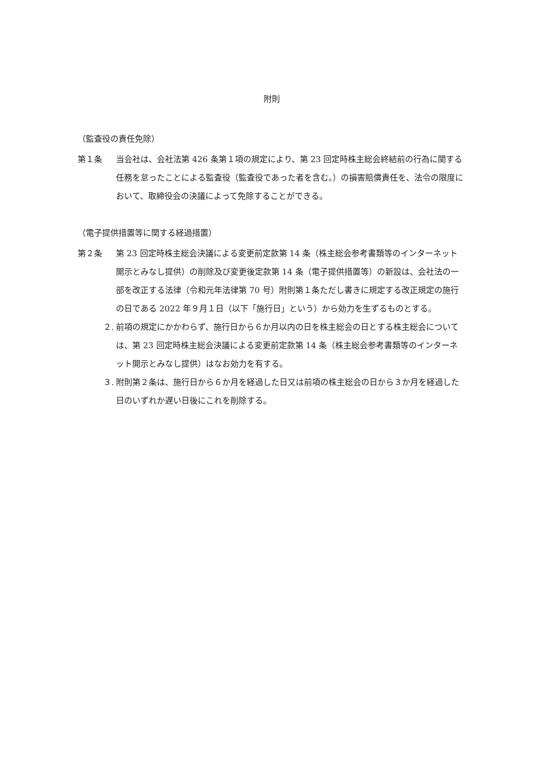附則
（監査役の責任免除）
第１条 当会社は、会社法第 426 条第１項の規定により、第 23 回定時株主総会終結前の行為に関する任務を怠ったことによる監査役（監査役であった者を含む。）の損害賠償責任を、法令の限度において、取締役会の決議によって免除することができる。
（電子提供措置等に関する経過措置）
第２条 第 23 回定時株主総会決議による変更前定款第 14 条（株主総会参考書類等のインターネット開示とみなし提供）の削除及び変更後定款第 14 条（電子提供措置等）の新設は、会社法の一部を改正する法律（令和元年法律第 70 号）附則第１条ただし書きに規定する改正規定の施行の日である 2022 年９月１日（以下「施行日」という）から効力を生ずるものとする。
２.
前項の規定にかかわらず、施行日から６か月以内の日を株主総会の日とする株主総会については、第 23 回定時株主総会決議による変更前定款第 14 条（株主総会参考書類等のインターネット開示とみなし提供）はなお効力を有する。
３.
附則第２条は、施行日から６か月を経過した日又は前項の株主総会の日から３か月を経過した日のいずれか遅い日後にこれを削除する。